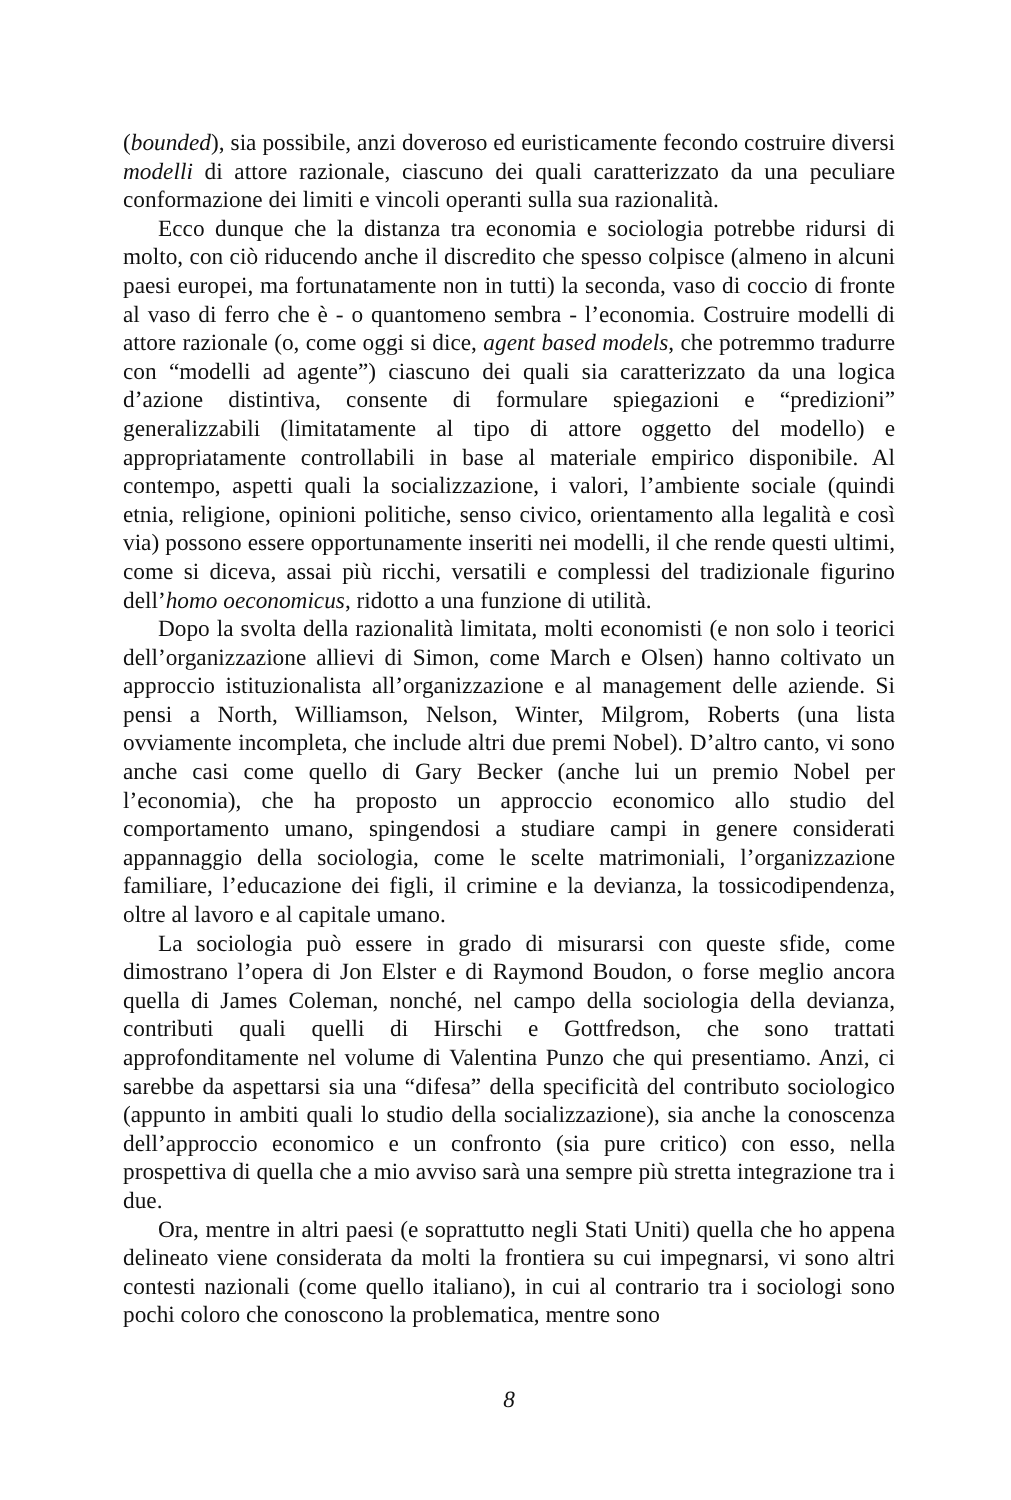(bounded), sia possibile, anzi doveroso ed euristicamente fecondo costruire diversi modelli di attore razionale, ciascuno dei quali caratterizzato da una peculiare conformazione dei limiti e vincoli operanti sulla sua razionalità.
Ecco dunque che la distanza tra economia e sociologia potrebbe ridursi di molto, con ciò riducendo anche il discredito che spesso colpisce (almeno in alcuni paesi europei, ma fortunatamente non in tutti) la seconda, vaso di coccio di fronte al vaso di ferro che è - o quantomeno sembra - l’economia. Costruire modelli di attore razionale (o, come oggi si dice, agent based models, che potremmo tradurre con “modelli ad agente”) ciascuno dei quali sia caratterizzato da una logica d’azione distintiva, consente di formulare spiegazioni e “predizioni” generalizzabili (limitatamente al tipo di attore oggetto del modello) e appropriatamente controllabili in base al materiale empirico disponibile. Al contempo, aspetti quali la socializzazione, i valori, l’ambiente sociale (quindi etnia, religione, opinioni politiche, senso civico, orientamento alla legalità e così via) possono essere opportunamente inseriti nei modelli, il che rende questi ultimi, come si diceva, assai più ricchi, versatili e complessi del tradizionale figurino dell’homo oeconomicus, ridotto a una funzione di utilità.
Dopo la svolta della razionalità limitata, molti economisti (e non solo i teorici dell’organizzazione allievi di Simon, come March e Olsen) hanno coltivato un approccio istituzionalista all’organizzazione e al management delle aziende. Si pensi a North, Williamson, Nelson, Winter, Milgrom, Roberts (una lista ovviamente incompleta, che include altri due premi Nobel). D’altro canto, vi sono anche casi come quello di Gary Becker (anche lui un premio Nobel per l’economia), che ha proposto un approccio economico allo studio del comportamento umano, spingendosi a studiare campi in genere considerati appannaggio della sociologia, come le scelte matrimoniali, l’organizzazione familiare, l’educazione dei figli, il crimine e la devianza, la tossicodipendenza, oltre al lavoro e al capitale umano.
La sociologia può essere in grado di misurarsi con queste sfide, come dimostrano l’opera di Jon Elster e di Raymond Boudon, o forse meglio ancora quella di James Coleman, nonché, nel campo della sociologia della devianza, contributi quali quelli di Hirschi e Gottfredson, che sono trattati approfonditamente nel volume di Valentina Punzo che qui presentiamo. Anzi, ci sarebbe da aspettarsi sia una “difesa” della specificità del contributo sociologico (appunto in ambiti quali lo studio della socializzazione), sia anche la conoscenza dell’approccio economico e un confronto (sia pure critico) con esso, nella prospettiva di quella che a mio avviso sarà una sempre più stretta integrazione tra i due.
Ora, mentre in altri paesi (e soprattutto negli Stati Uniti) quella che ho appena delineato viene considerata da molti la frontiera su cui impegnarsi, vi sono altri contesti nazionali (come quello italiano), in cui al contrario tra i sociologi sono pochi coloro che conoscono la problematica, mentre sono
8